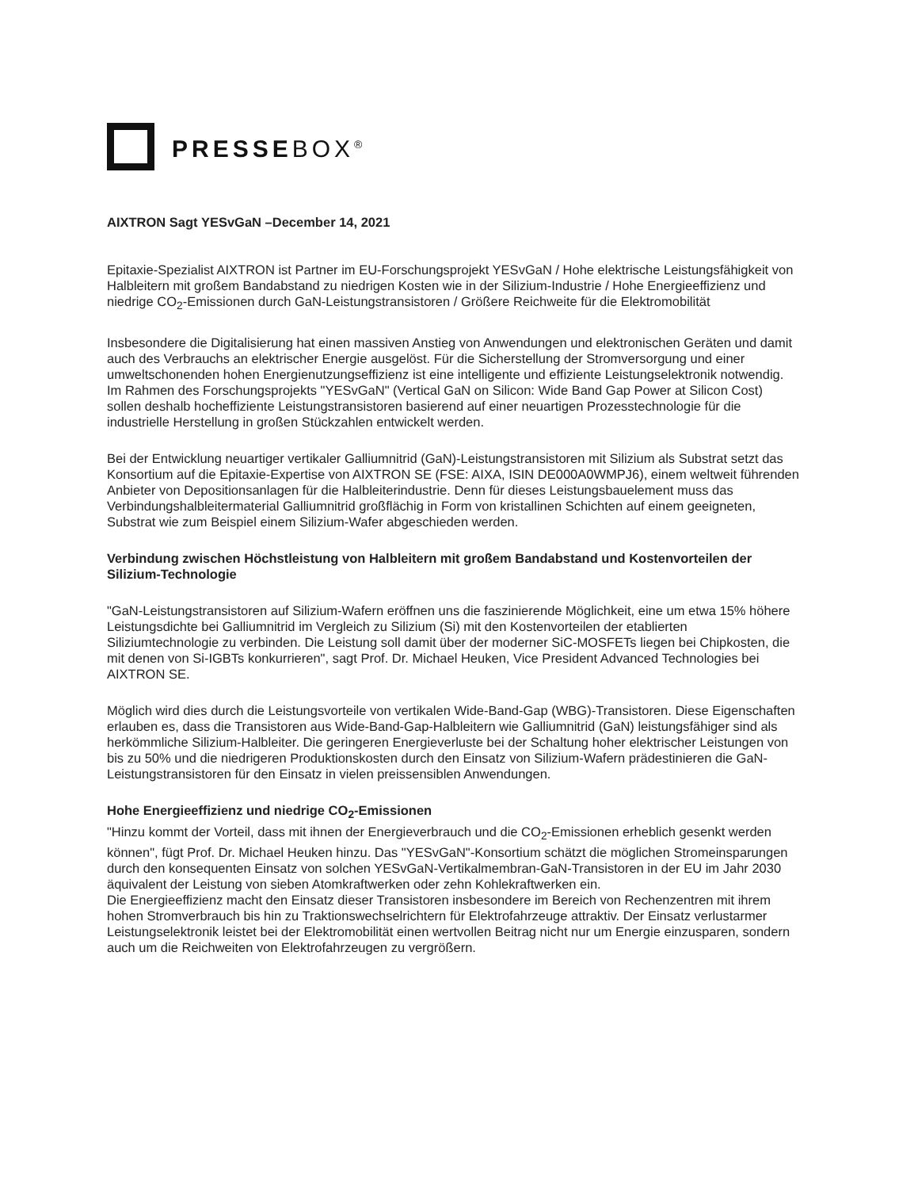PRESSEBOX<sup>®</sup>
AIXTRON Sagt YESvGaN –December 14, 2021
Epitaxie-Spezialist AIXTRON ist Partner im EU-Forschungsprojekt YESvGaN / Hohe elektrische Leistungsfähigkeit von Halbleitern mit großem Bandabstand zu niedrigen Kosten wie in der Silizium-Industrie / Hohe Energieeffizienz und niedrige CO<sub>2</sub>-Emissionen durch GaN-Leistungstransistoren / Größere Reichweite für die Elektromobilität
Insbesondere die Digitalisierung hat einen massiven Anstieg von Anwendungen und elektronischen Geräten und damit auch des Verbrauchs an elektrischer Energie ausgelöst. Für die Sicherstellung der Stromversorgung und einer umweltschonenden hohen Energienutzungseffizienz ist eine intelligente und effiziente Leistungselektronik notwendig. Im Rahmen des Forschungsprojekts "YESvGaN" (Vertical GaN on Silicon: Wide Band Gap Power at Silicon Cost) sollen deshalb hocheffiziente Leistungstransistoren basierend auf einer neuartigen Prozesstechnologie für die industrielle Herstellung in großen Stückzahlen entwickelt werden.
Bei der Entwicklung neuartiger vertikaler Galliumnitrid (GaN)-Leistungstransistoren mit Silizium als Substrat setzt das Konsortium auf die Epitaxie-Expertise von AIXTRON SE (FSE: AIXA, ISIN DE000A0WMPJ6), einem weltweit führenden Anbieter von Depositionsanlagen für die Halbleiterindustrie. Denn für dieses Leistungsbauelement muss das Verbindungshalbleitermaterial Galliumnitrid großflächig in Form von kristallinen Schichten auf einem geeigneten, Substrat wie zum Beispiel einem Silizium-Wafer abgeschieden werden.
Verbindung zwischen Höchstleistung von Halbleitern mit großem Bandabstand und Kostenvorteilen der Silizium-Technologie
"GaN-Leistungstransistoren auf Silizium-Wafern eröffnen uns die faszinierende Möglichkeit, eine um etwa 15% höhere Leistungsdichte bei Galliumnitrid im Vergleich zu Silizium (Si) mit den Kostenvorteilen der etablierten Siliziumtechnologie zu verbinden. Die Leistung soll damit über der moderner SiC-MOSFETs liegen bei Chipkosten, die mit denen von Si-IGBTs konkurrieren", sagt Prof. Dr. Michael Heuken, Vice President Advanced Technologies bei AIXTRON SE.
Möglich wird dies durch die Leistungsvorteile von vertikalen Wide-Band-Gap (WBG)-Transistoren. Diese Eigenschaften erlauben es, dass die Transistoren aus Wide-Band-Gap-Halbleitern wie Galliumnitrid (GaN) leistungsfähiger sind als herkömmliche Silizium-Halbleiter. Die geringeren Energieverluste bei der Schaltung hoher elektrischer Leistungen von bis zu 50% und die niedrigeren Produktionskosten durch den Einsatz von Silizium-Wafern prädestinieren die GaN-Leistungstransistoren für den Einsatz in vielen preissensiblen Anwendungen.
Hohe Energieeffizienz und niedrige CO<sub>2</sub>-Emissionen
"Hinzu kommt der Vorteil, dass mit ihnen der Energieverbrauch und die CO<sub>2</sub>-Emissionen erheblich gesenkt werden können", fügt Prof. Dr. Michael Heuken hinzu. Das "YESvGaN"-Konsortium schätzt die möglichen Stromeinsparungen durch den konsequenten Einsatz von solchen YESvGaN-Vertikalmembran-GaN-Transistoren in der EU im Jahr 2030 äquivalent der Leistung von sieben Atomkraftwerken oder zehn Kohlekraftwerken ein.
Die Energieeffizienz macht den Einsatz dieser Transistoren insbesondere im Bereich von Rechenzentren mit ihrem hohen Stromverbrauch bis hin zu Traktionswechselrichtern für Elektrofahrzeuge attraktiv. Der Einsatz verlustarmer Leistungselektronik leistet bei der Elektromobilität einen wertvollen Beitrag nicht nur um Energie einzusparen, sondern auch um die Reichweiten von Elektrofahrzeugen zu vergrößern.